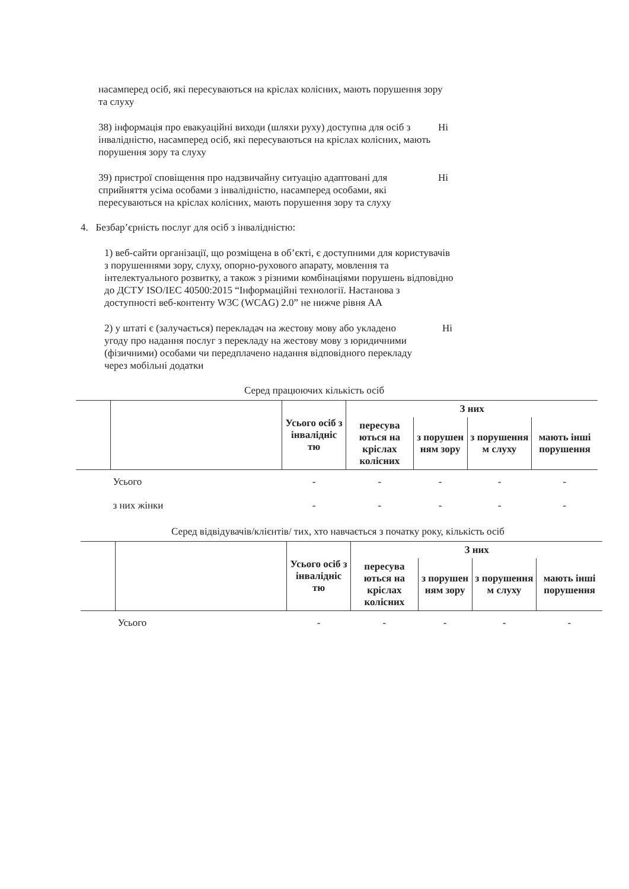насамперед осіб, які пересуваються на кріслах колісних, мають порушення зору та слуху
38) інформація про евакуаційні виходи (шляхи руху) доступна для осіб з інвалідністю, насамперед осіб, які пересуваються на кріслах колісних, мають порушення зору та слуху
Ні
39) пристрої сповіщення про надзвичайну ситуацію адаптовані для сприйняття усіма особами з інвалідністю, насамперед особами, які пересуваються на кріслах колісних, мають порушення зору та слуху
Ні
4. Безбар’єрність послуг для осіб з інвалідністю:
1) веб-сайти організації, що розміщена в об’єкті, є доступними для користувачів з порушеннями зору, слуху, опорно-рухового апарату, мовлення та інтелектуального розвитку, а також з різними комбінаціями порушень відповідно до ДСТУ ISO/IEC 40500:2015 “Інформаційні технології. Настанова з доступності веб-контенту W3C (WCAG) 2.0” не нижче рівня АА
2) у штаті є (залучається) перекладач на жестову мову або укладено угоду про надання послуг з перекладу на жестову мову з юридичними (фізичними) особами чи передплачено надання відповідного перекладу через мобільні додатки
Ні
Серед працюючих кількість осіб
| | | Усього осіб з інвалідніс тю | З них | | | |
| --- | --- | --- | --- | --- | --- | --- |
| | | | пересува ються на кріслах колісних | з порушен ням зору | з порушення м слуху | мають інші порушення |
| | Усього | - | - | - | - | - |
| | з них жінки | - | - | - | - | - |
Серед відвідувачів/клієнтів/ тих, хто навчається з початку року, кількість осіб
| | | Усього осіб з інвалідніс тю | З них | | | |
| --- | --- | --- | --- | --- | --- | --- |
| | | | пересува ються на кріслах колісних | з порушен ням зору | з порушення м слуху | мають інші порушення |
| | Усього | - | - | - | - | - |